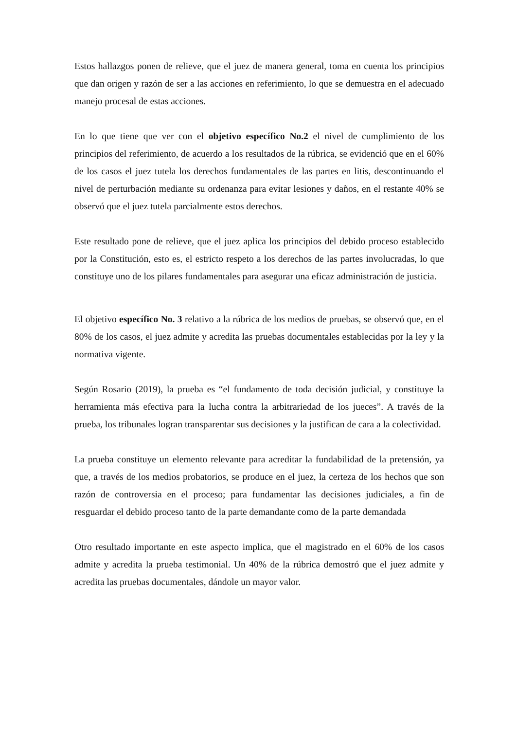Estos hallazgos ponen de relieve, que el juez de manera general, toma en cuenta los principios que dan origen y razón de ser a las acciones en referimiento, lo que se demuestra en el adecuado manejo procesal de estas acciones.
En lo que tiene que ver con el objetivo específico No.2 el nivel de cumplimiento de los principios del referimiento, de acuerdo a los resultados de la rúbrica, se evidenció que en el 60% de los casos el juez tutela los derechos fundamentales de las partes en litis, descontinuando el nivel de perturbación mediante su ordenanza para evitar lesiones y daños, en el restante 40% se observó que el juez tutela parcialmente estos derechos.
Este resultado pone de relieve, que el juez aplica los principios del debido proceso establecido por la Constitución, esto es, el estricto respeto a los derechos de las partes involucradas, lo que constituye uno de los pilares fundamentales para asegurar una eficaz administración de justicia.
El objetivo específico No. 3 relativo a la rúbrica de los medios de pruebas, se observó que, en el 80% de los casos, el juez admite y acredita las pruebas documentales establecidas por la ley y la normativa vigente.
Según Rosario (2019), la prueba es “el fundamento de toda decisión judicial, y constituye la herramienta más efectiva para la lucha contra la arbitrariedad de los jueces”. A través de la prueba, los tribunales logran transparentar sus decisiones y la justifican de cara a la colectividad.
La prueba constituye un elemento relevante para acreditar la fundabilidad de la pretensión, ya que, a través de los medios probatorios, se produce en el juez, la certeza de los hechos que son razón de controversia en el proceso; para fundamentar las decisiones judiciales, a fin de resguardar el debido proceso tanto de la parte demandante como de la parte demandada
Otro resultado importante en este aspecto implica, que el magistrado en el 60% de los casos admite y acredita la prueba testimonial. Un 40% de la rúbrica demostró que el juez admite y acredita las pruebas documentales, dándole un mayor valor.